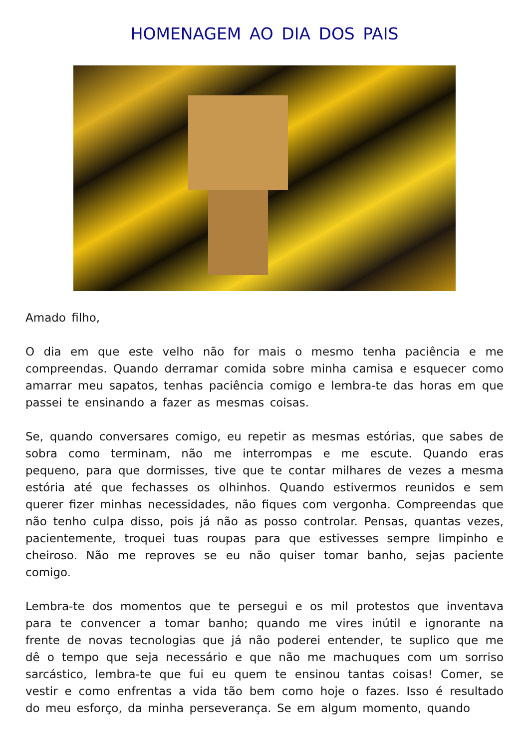HOMENAGEM AO DIA DOS PAIS
Amado filho,
O dia em que este velho não for mais o mesmo tenha paciência e me compreendas. Quando derramar comida sobre minha camisa e esquecer como amarrar meu sapatos, tenhas paciência comigo e lembra-te das horas em que passei te ensinando a fazer as mesmas coisas.
Se, quando conversares comigo, eu repetir as mesmas estórias, que sabes de sobra como terminam, não me interrompas e me escute. Quando eras pequeno, para que dormisses, tive que te contar milhares de vezes a mesma estória até que fechasses os olhinhos. Quando estivermos reunidos e sem querer fizer minhas necessidades, não fiques com vergonha. Compreendas que não tenho culpa disso, pois já não as posso controlar. Pensas, quantas vezes, pacientemente, troquei tuas roupas para que estivesses sempre limpinho e cheiroso. Não me reproves se eu não quiser tomar banho, sejas paciente comigo.
Lembra-te dos momentos que te persegui e os mil protestos que inventava para te convencer a tomar banho; quando me vires inútil e ignorante na frente de novas tecnologias que já não poderei entender, te suplico que me dê o tempo que seja necessário e que não me machuques com um sorriso sarcástico, lembra-te que fui eu quem te ensinou tantas coisas! Comer, se vestir e como enfrentas a vida tão bem como hoje o fazes. Isso é resultado do meu esforço, da minha perseverança. Se em algum momento, quando